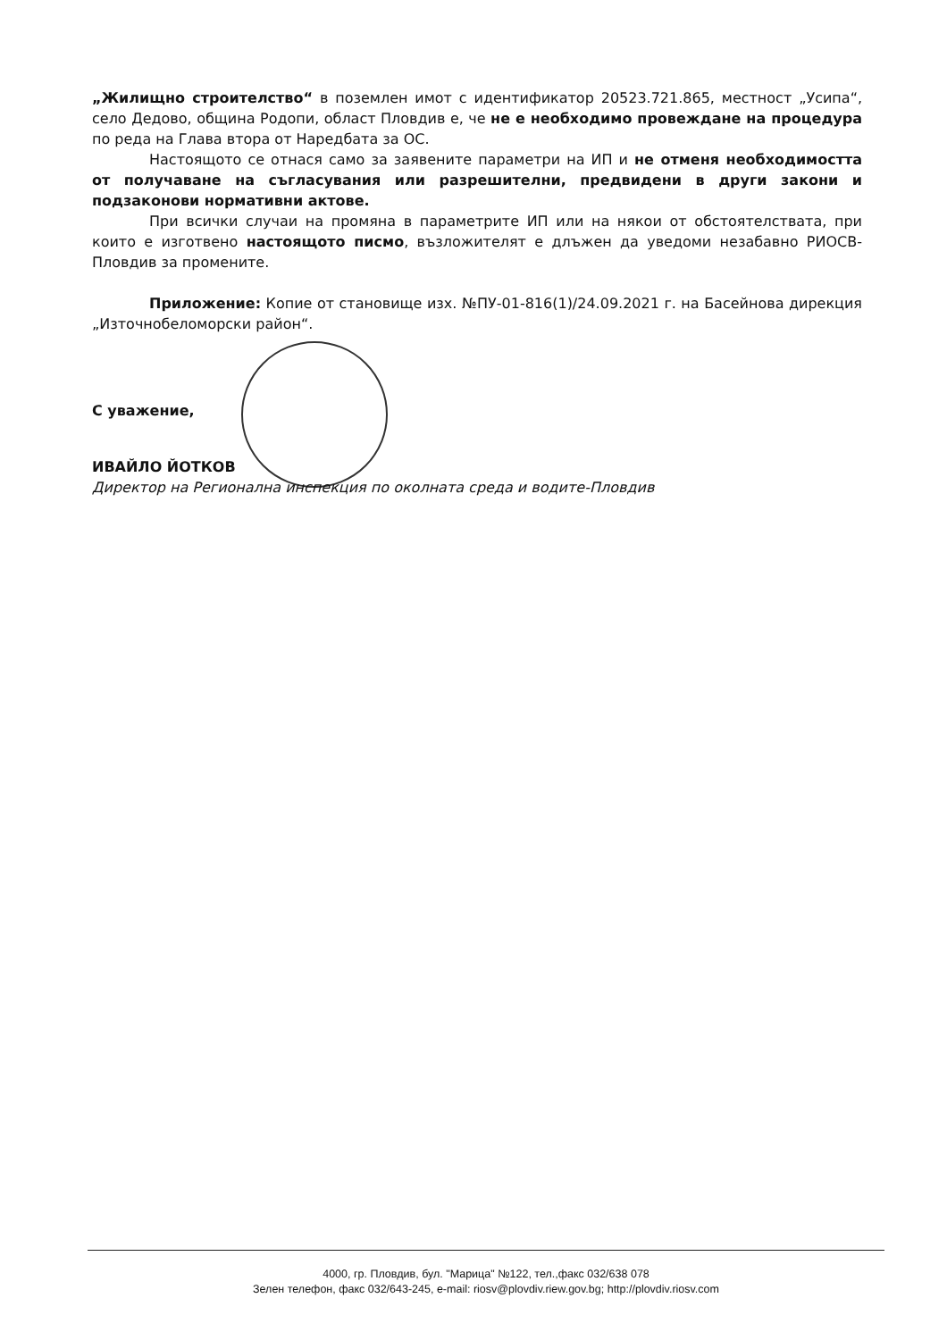„Жилищно строителство“ в поземлен имот с идентификатор 20523.721.865, местност „Усипа“, село Дедово, община Родопи, област Пловдив е, че не е необходимо провеждане на процедура по реда на Глава втора от Наредбата за ОС.
Настоящото се отнася само за заявените параметри на ИП и не отменя необходимостта от получаване на съгласувания или разрешителни, предвидени в други закони и подзаконови нормативни актове.
При всички случаи на промяна в параметрите ИП или на някои от обстоятелствата, при които е изготвено настоящото писмо, възложителят е длъжен да уведоми незабавно РИОСВ-Пловдив за промените.
Приложение: Копие от становище изх. №ПУ-01-816(1)/24.09.2021 г. на Басейнова дирекция „Източнобеломорски район“.
С уважение,
ИВАЙЛО ЙОТКОВ
Директор на Регионална инспекция по околната среда и водите-Пловдив
4000, гр. Пловдив, бул. "Марица" №122, тел.,факс 032/638 078
Зелен телефон, факс 032/643-245, e-mail: riosv@plovdiv.riew.gov.bg; http://plovdiv.riosv.com